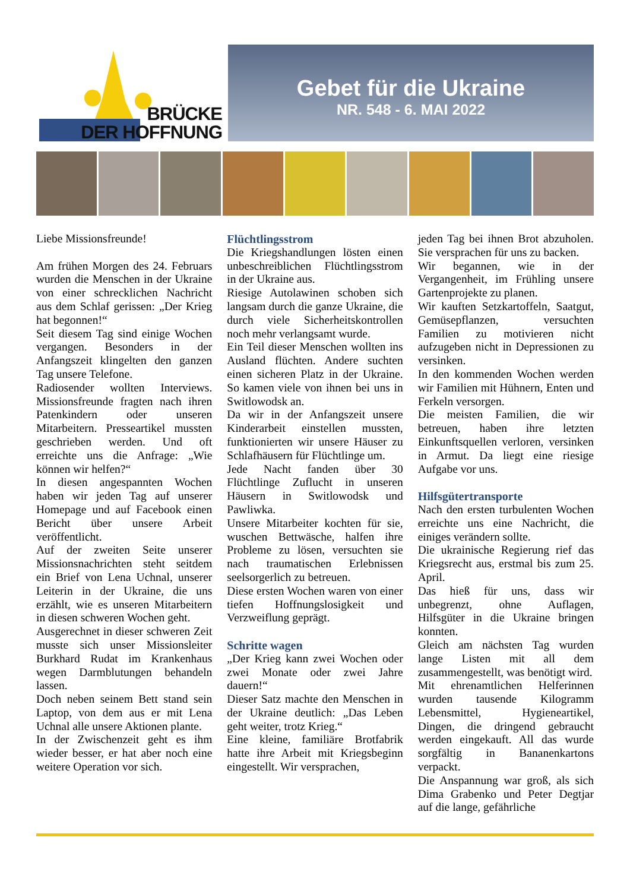BRÜCKE
DER HOFFNUNG
Gebet für die Ukraine
NR. 548 - 6. MAI 2022
Liebe Missionsfreunde!
Am frühen Morgen des 24. Februars wurden die Menschen in der Ukraine von einer schrecklichen Nachricht aus dem Schlaf gerissen: „Der Krieg hat begonnen!“
Seit diesem Tag sind einige Wochen vergangen. Besonders in der Anfangszeit klingelten den ganzen Tag unsere Telefone.
Radiosender wollten Interviews. Missionsfreunde fragten nach ihren Patenkindern oder unseren Mitarbeitern. Presseartikel mussten geschrieben werden. Und oft erreichte uns die Anfrage: „Wie können wir helfen?“
In diesen angespannten Wochen haben wir jeden Tag auf unserer Homepage und auf Facebook einen Bericht über unsere Arbeit veröffentlicht.
Auf der zweiten Seite unserer Missionsnachrichten steht seitdem ein Brief von Lena Uchnal, unserer Leiterin in der Ukraine, die uns erzählt, wie es unseren Mitarbeitern in diesen schweren Wochen geht.
Ausgerechnet in dieser schweren Zeit musste sich unser Missionsleiter Burkhard Rudat im Krankenhaus wegen Darmblutungen behandeln lassen.
Doch neben seinem Bett stand sein Laptop, von dem aus er mit Lena Uchnal alle unsere Aktionen plante.
In der Zwischenzeit geht es ihm wieder besser, er hat aber noch eine weitere Operation vor sich.
Flüchtlingsstrom
Die Kriegshandlungen lösten einen unbeschreiblichen Flüchtlingsstrom in der Ukraine aus.
Riesige Autolawinen schoben sich langsam durch die ganze Ukraine, die durch viele Sicherheitskontrollen noch mehr verlangsamt wurde.
Ein Teil dieser Menschen wollten ins Ausland flüchten. Andere suchten einen sicheren Platz in der Ukraine. So kamen viele von ihnen bei uns in Switlowodsk an.
Da wir in der Anfangszeit unsere Kinderarbeit einstellen mussten, funktionierten wir unsere Häuser zu Schlafhäusern für Flüchtlinge um.
Jede Nacht fanden über 30 Flüchtlinge Zuflucht in unseren Häusern in Switlowodsk und Pawliwka.
Unsere Mitarbeiter kochten für sie, wuschen Bettwäsche, halfen ihre Probleme zu lösen, versuchten sie nach traumatischen Erlebnissen seelsorgerlich zu betreuen.
Diese ersten Wochen waren von einer tiefen Hoffnungslosigkeit und Verzweiflung geprägt.
Schritte wagen
„Der Krieg kann zwei Wochen oder zwei Monate oder zwei Jahre dauern!“
Dieser Satz machte den Menschen in der Ukraine deutlich: „Das Leben geht weiter, trotz Krieg.“
Eine kleine, familiäre Brotfabrik hatte ihre Arbeit mit Kriegsbeginn eingestellt. Wir versprachen,
jeden Tag bei ihnen Brot abzuholen. Sie versprachen für uns zu backen.
Wir begannen, wie in der Vergangenheit, im Frühling unsere Gartenprojekte zu planen.
Wir kauften Setzkartoffeln, Saatgut, Gemüsepflanzen, versuchten Familien zu motivieren nicht aufzugeben nicht in Depressionen zu versinken.
In den kommenden Wochen werden wir Familien mit Hühnern, Enten und Ferkeln versorgen.
Die meisten Familien, die wir betreuen, haben ihre letzten Einkunftsquellen verloren, versinken in Armut. Da liegt eine riesige Aufgabe vor uns.
Hilfsgütertransporte
Nach den ersten turbulenten Wochen erreichte uns eine Nachricht, die einiges verändern sollte.
Die ukrainische Regierung rief das Kriegsrecht aus, erstmal bis zum 25. April.
Das hieß für uns, dass wir unbegrenzt, ohne Auflagen, Hilfsgüter in die Ukraine bringen konnten.
Gleich am nächsten Tag wurden lange Listen mit all dem zusammengestellt, was benötigt wird.
Mit ehrenamtlichen Helferinnen wurden tausende Kilogramm Lebensmittel, Hygieneartikel, Dingen, die dringend gebraucht werden eingekauft. All das wurde sorgfältig in Bananenkartons verpackt.
Die Anspannung war groß, als sich Dima Grabenko und Peter Degtjar auf die lange, gefährliche